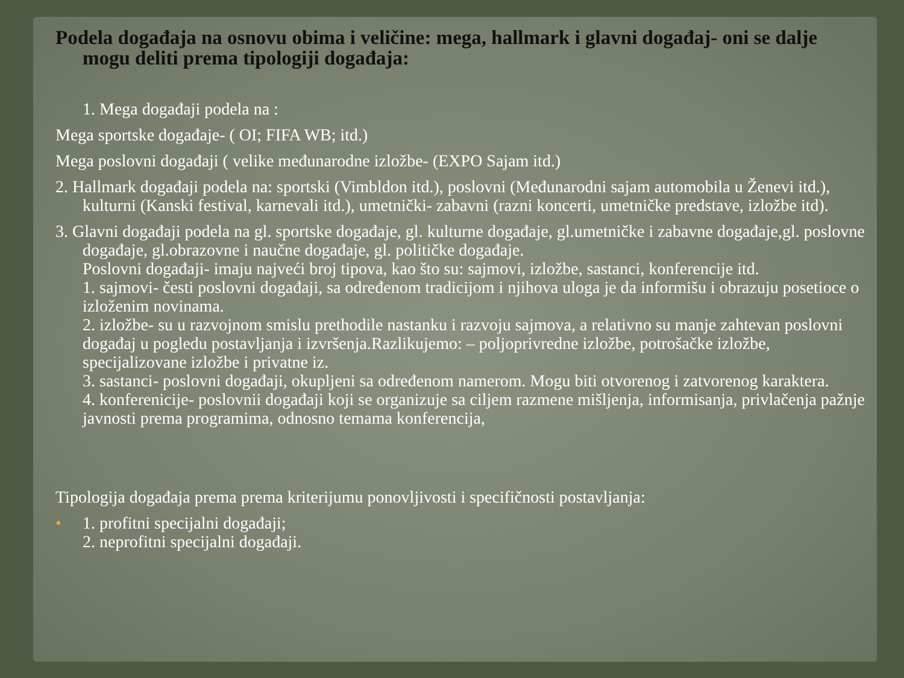Podela događaja na osnovu obima i veličine: mega, hallmark i glavni događaj- oni se dalje mogu deliti prema tipologiji događaja:
1. Mega događaji podela na :
Mega sportske događaje- ( OI; FIFA WB; itd.)
Mega poslovni događaji ( velike međunarodne izložbe- (EXPO Sajam itd.)
2. Hallmark događaji podela na: sportski (Vimbldon itd.), poslovni (Međunarodni sajam automobila u Ženevi itd.), kulturni (Kanski festival, karnevali itd.), umetnički- zabavni (razni koncerti, umetničke predstave, izložbe itd).
3. Glavni događaji podela na gl. sportske događaje, gl. kulturne događaje, gl.umetničke i zabavne događaje,gl. poslovne događaje, gl.obrazovne i naučne događaje, gl. političke događaje.
Poslovni događaji- imaju najveći broj tipova, kao što su: sajmovi, izložbe, sastanci, konferencije itd.
1. sajmovi- česti poslovni događaji, sa određenom tradicijom i njihova uloga je da informišu i obrazuju posetioce o izloženim novinama.
2. izložbe- su u razvojnom smislu prethodile nastanku i razvoju sajmova, a relativno su manje zahtevan poslovni događaj u pogledu postavljanja i izvršenja.Razlikujemo: – poljoprivredne izložbe, potrošačke izložbe, specijalizovane izložbe i privatne iz.
3. sastanci- poslovni događaji, okupljeni sa određenom namerom. Mogu biti otvorenog i zatvorenog karaktera.
4. konferenicije- poslovnii događaji koji se organizuje sa ciljem razmene mišljenja, informisanja, privlačenja pažnje javnosti prema programima, odnosno temama konferencija,
Tipologija događaja prema prema kriterijumu ponovljivosti i specifičnosti postavljanja:
• 1. profitni specijalni događaji;
2. neprofitni specijalni događaji.